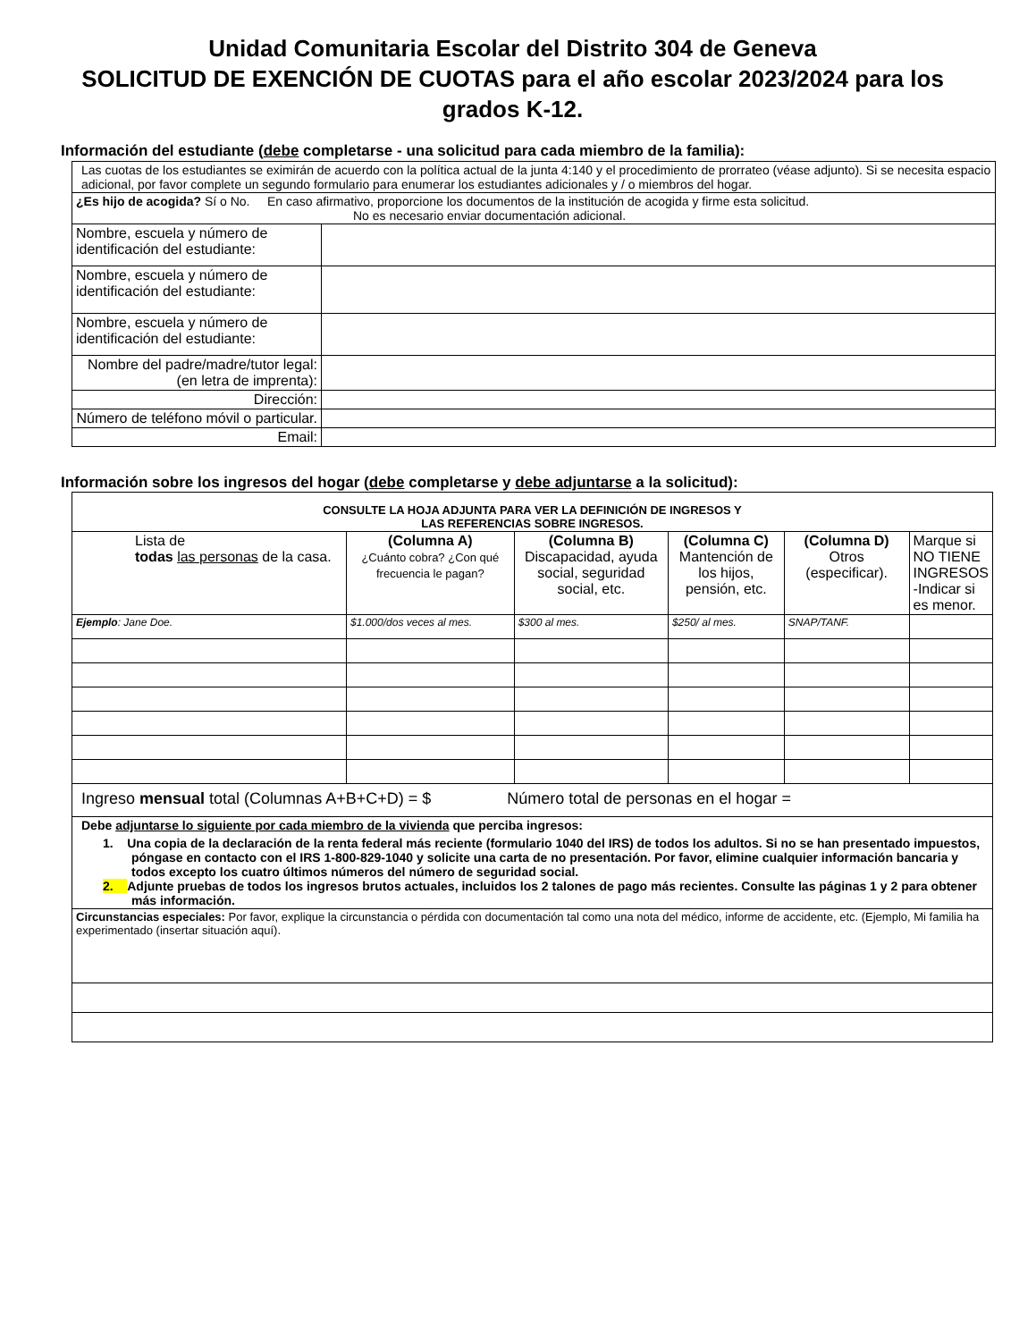Unidad Comunitaria Escolar del Distrito 304 de Geneva
SOLICITUD DE EXENCIÓN DE CUOTAS para el año escolar 2023/2024 para los grados K-12.
Información del estudiante (debe completarse - una solicitud para cada miembro de la familia):
| Las cuotas de los estudiantes se eximirán de acuerdo con la política actual de la junta 4:140 y el procedimiento de prorrateo (véase adjunto). Si se necesita espacio adicional, por favor complete un segundo formulario para enumerar los estudiantes adicionales y / o miembros del hogar. | |
| ¿Es hijo de acogida? Sí o No. En caso afirmativo, proporcione los documentos de la institución de acogida y firme esta solicitud. No es necesario enviar documentación adicional. | |
| Nombre, escuela y número de identificación del estudiante: | |
| Nombre, escuela y número de identificación del estudiante: | |
| Nombre, escuela y número de identificación del estudiante: | |
| Nombre del padre/madre/tutor legal: (en letra de imprenta): | |
| Dirección: | |
| Número de teléfono móvil o particular. | |
| Email: | |
Información sobre los ingresos del hogar (debe completarse y debe adjuntarse a la solicitud):
| CONSULTE LA HOJA ADJUNTA PARA VER LA DEFINICIÓN DE INGRESOS Y LAS REFERENCIAS SOBRE INGRESOS. | | | | | |
| Lista de todas las personas de la casa. | (Columna A) ¿Cuánto cobra? ¿Con qué frecuencia le pagan? | (Columna B) Discapacidad, ayuda social, seguridad social, etc. | (Columna C) Mantención de los hijos, pensión, etc. | (Columna D) Otros (especificar). | Marque si NO TIENE INGRESOS -Indicar si es menor. |
| Ejemplo : Jane Doe. | $1.000/dos veces al mes. | $300 al mes. | $250/ al mes. | SNAP/TANF. | |
| Ingreso mensual total (Columnas A+B+C+D) = $ Número total de personas en el hogar = | | | | | |
| Debe adjuntarse lo siguiente por cada miembro de la vivienda que perciba ingresos: 1. Una copia de la declaración de la renta federal más reciente (formulario 1040 del IRS) de todos los adultos. Si no se han presentado impuestos, póngase en contacto con el IRS 1-800-829-1040 y solicite una carta de no presentación. Por favor, elimine cualquier información bancaria y todos excepto los cuatro últimos números del número de seguridad social. 2. Adjunte pruebas de todos los ingresos brutos actuales, incluidos los 2 talones de pago más recientes. Consulte las páginas 1 y 2 para obtener más información. | | | | | |
| Circunstancias especiales: Por favor, explique la circunstancia o pérdida con documentación tal como una nota del médico, informe de accidente, etc. (Ejemplo, Mi familia ha experimentado (insertar situación aquí). | | | | | |